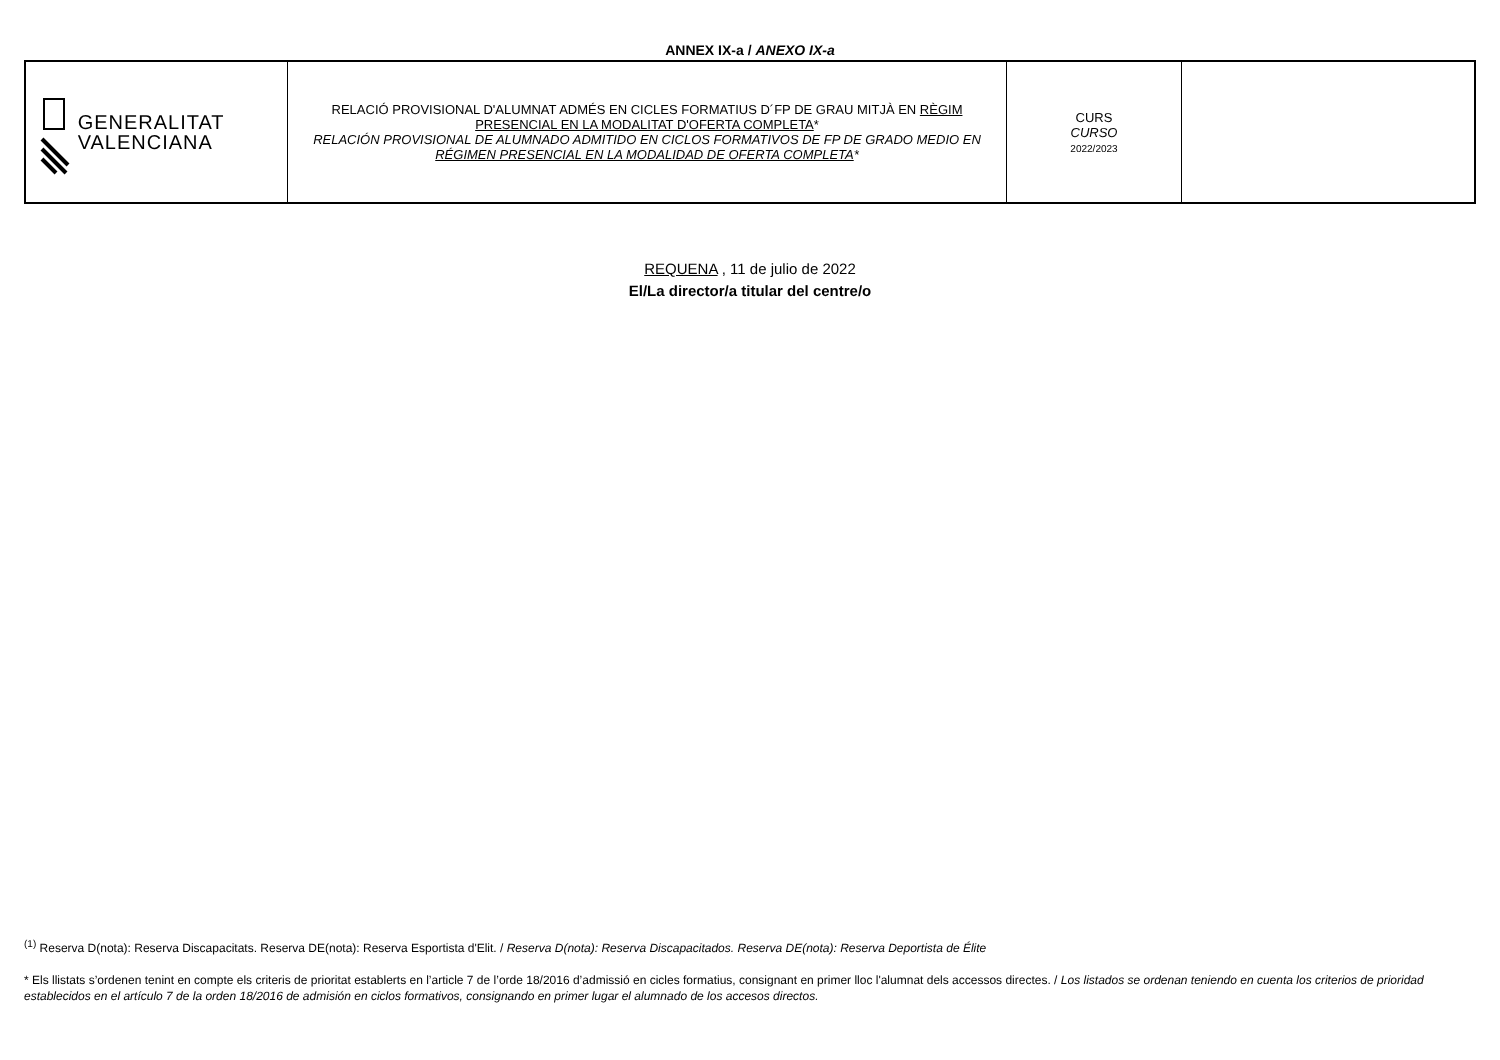ANNEX IX-a / ANEXO IX-a
| GENERALITAT VALENCIANA | RELACIÓ PROVISIONAL D'ALUMNAT ADMÉS EN CICLES FORMATIUS D´FP DE GRAU MITJÀ EN RÈGIM PRESENCIAL EN LA MODALITAT D'OFERTA COMPLETA * RELACIÓN PROVISIONAL DE ALUMNADO ADMITIDO EN CICLOS FORMATIVOS DE FP DE GRADO MEDIO EN RÉGIMEN PRESENCIAL EN LA MODALIDAD DE OFERTA COMPLETA * | CURS CURSO 2022/2023 | |
REQUENA , 11 de julio de 2022
El/La director/a titular del centre/o
<sup>(1)</sup> Reserva D(nota): Reserva Discapacitats. Reserva DE(nota): Reserva Esportista d'Elit. / Reserva D(nota): Reserva Discapacitados. Reserva DE(nota): Reserva Deportista de Élite
* Els llistats s’ordenen tenint en compte els criteris de prioritat establerts en l’article 7 de l’orde 18/2016 d’admissió en cicles formatius, consignant en primer lloc l'alumnat dels accessos directes. / Los listados se ordenan teniendo en cuenta los criterios de prioridad establecidos en el artículo 7 de la orden 18/2016 de admisión en ciclos formativos, consignando en primer lugar el alumnado de los accesos directos.